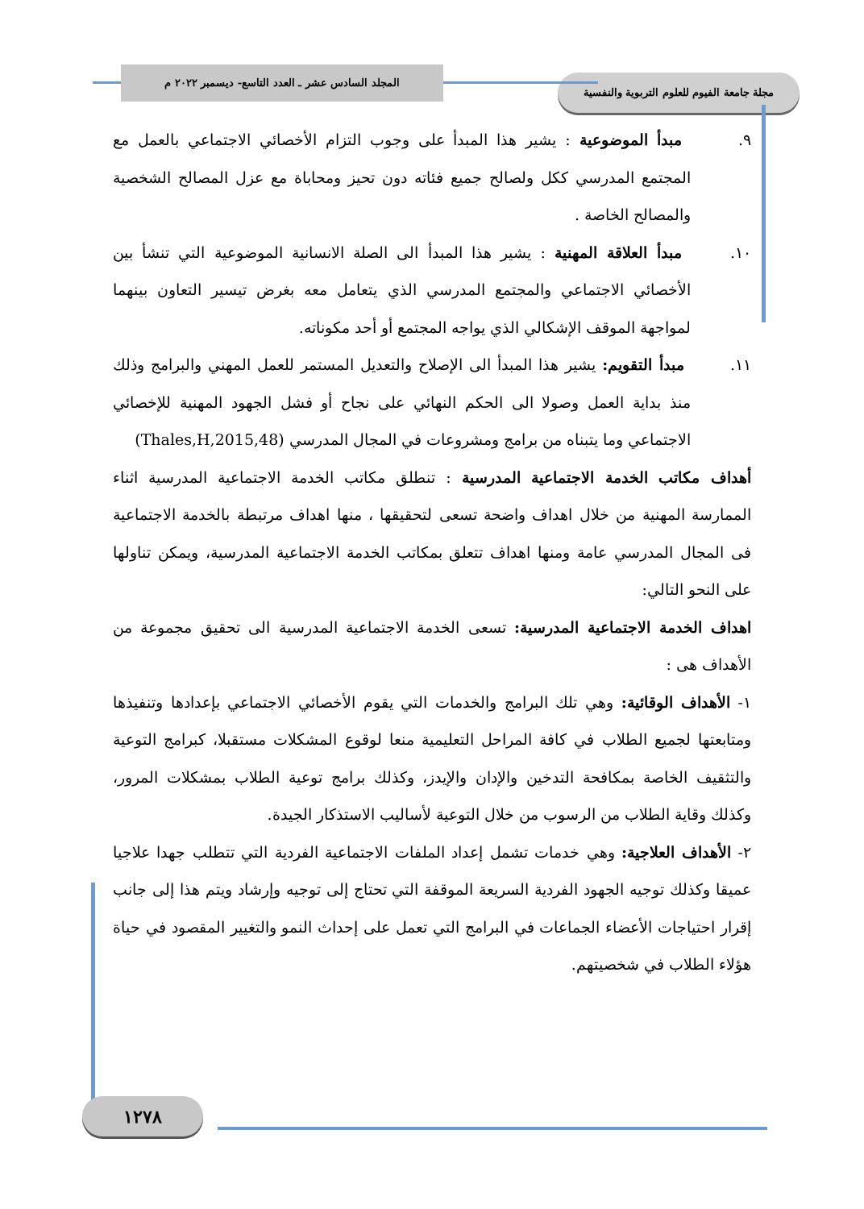مجلة جامعة الفيوم للعلوم التربوية والنفسية
المجلد السادس عشر ـ العدد التاسع- ديسمبر ٢٠٢٢ م
٩. مبدأ الموضوعية : يشير هذا المبدأ على وجوب التزام الأخصائي الاجتماعي بالعمل مع المجتمع المدرسي ككل ولصالح جميع فئاته دون تحيز ومحاباة مع عزل المصالح الشخصية والمصالح الخاصة .
١٠. مبدأ العلاقة المهنية : يشير هذا المبدأ الى الصلة الانسانية الموضوعية التي تنشأ بين الأخصائي الاجتماعي والمجتمع المدرسي الذي يتعامل معه بغرض تيسير التعاون بينهما لمواجهة الموقف الإشكالي الذي يواجه المجتمع أو أحد مكوناته.
١١. مبدأ التقويم: يشير هذا المبدأ الى الإصلاح والتعديل المستمر للعمل المهني والبرامج وذلك منذ بداية العمل وصولا الى الحكم النهائي على نجاح أو فشل الجهود المهنية للإخصائي الاجتماعي وما يتبناه من برامج ومشروعات في المجال المدرسي (Thales,H,2015,48)
أهداف مكاتب الخدمة الاجتماعية المدرسية : تنطلق مكاتب الخدمة الاجتماعية المدرسية اثناء الممارسة المهنية من خلال اهداف واضحة تسعى لتحقيقها ، منها اهداف مرتبطة بالخدمة الاجتماعية فى المجال المدرسي عامة ومنها اهداف تتعلق بمكاتب الخدمة الاجتماعية المدرسية، ويمكن تناولها على النحو التالي:
اهداف الخدمة الاجتماعية المدرسية: تسعى الخدمة الاجتماعية المدرسية الى تحقيق مجموعة من الأهداف هى :
١- الأهداف الوقائية: وهي تلك البرامج والخدمات التي يقوم الأخصائي الاجتماعي بإعدادها وتنفيذها ومتابعتها لجميع الطلاب في كافة المراحل التعليمية منعا لوقوع المشكلات مستقبلا، كبرامج التوعية والتثقيف الخاصة بمكافحة التدخين والإدان والإيدز، وكذلك برامج توعية الطلاب بمشكلات المرور، وكذلك وقاية الطلاب من الرسوب من خلال التوعية لأساليب الاستذكار الجيدة.
٢- الأهداف العلاجية: وهي خدمات تشمل إعداد الملفات الاجتماعية الفردية التي تتطلب جهدا علاجيا عميقا وكذلك توجيه الجهود الفردية السريعة الموقفة التي تحتاج إلى توجيه وإرشاد ويتم هذا إلى جانب إقرار احتياجات الأعضاء الجماعات في البرامج التي تعمل على إحداث النمو والتغيير المقصود في حياة هؤلاء الطلاب في شخصيتهم.
١٢٧٨